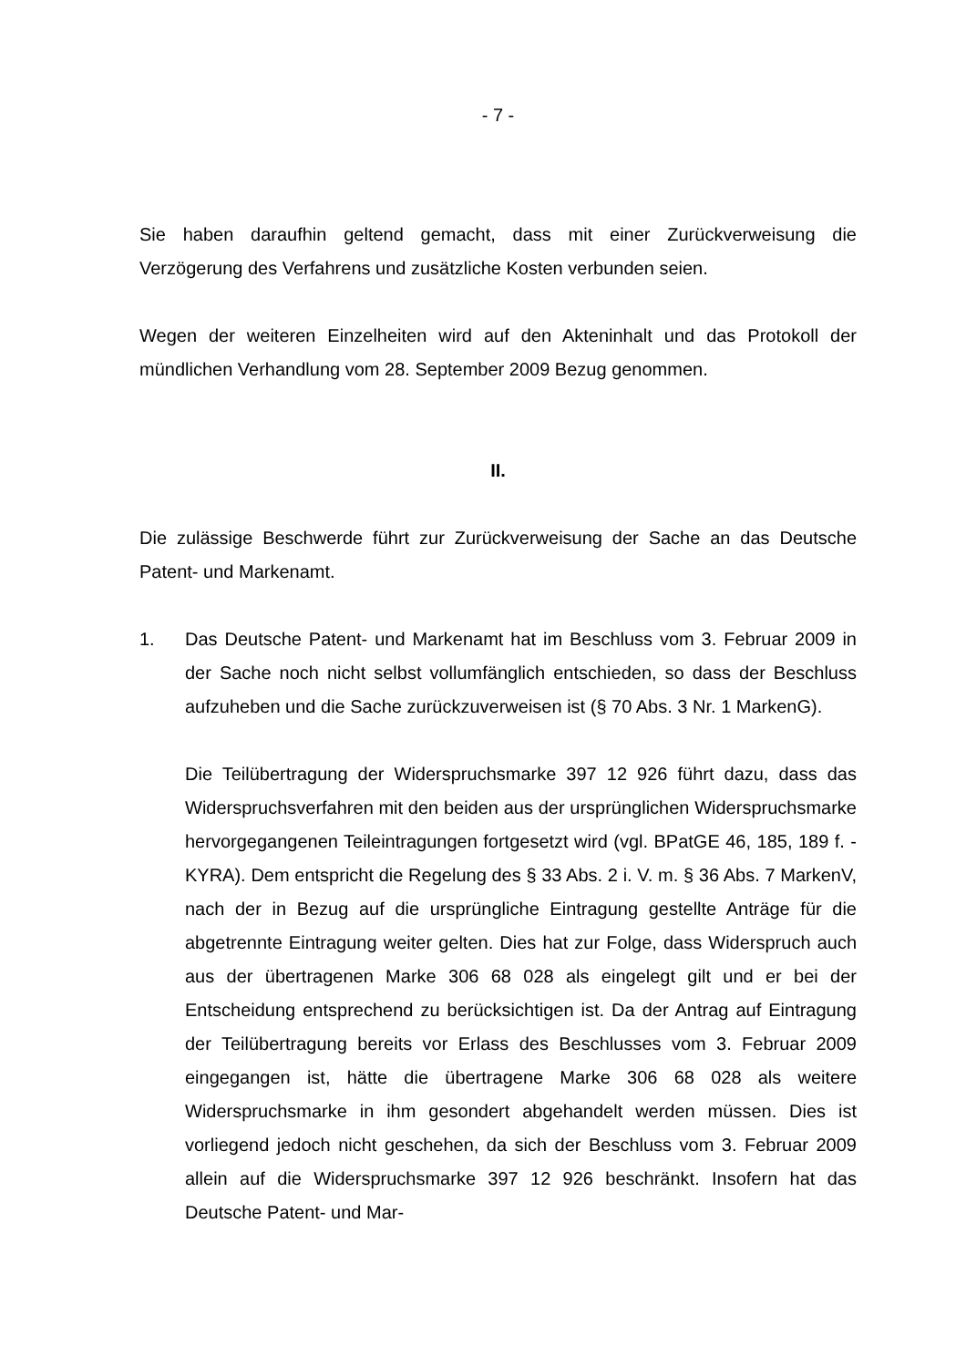- 7 -
Sie haben daraufhin geltend gemacht, dass mit einer Zurückverweisung die Verzögerung des Verfahrens und zusätzliche Kosten verbunden seien.
Wegen der weiteren Einzelheiten wird auf den Akteninhalt und das Protokoll der mündlichen Verhandlung vom 28. September 2009 Bezug genommen.
II.
Die zulässige Beschwerde führt zur Zurückverweisung der Sache an das Deutsche Patent- und Markenamt.
1. Das Deutsche Patent- und Markenamt hat im Beschluss vom 3. Februar 2009 in der Sache noch nicht selbst vollumfänglich entschieden, so dass der Beschluss aufzuheben und die Sache zurückzuverweisen ist (§ 70 Abs. 3 Nr. 1 MarkenG).
Die Teilübertragung der Widerspruchsmarke 397 12 926 führt dazu, dass das Widerspruchsverfahren mit den beiden aus der ursprünglichen Widerspruchsmarke hervorgegangenen Teileintragungen fortgesetzt wird (vgl. BPatGE 46, 185, 189 f. - KYRA). Dem entspricht die Regelung des § 33 Abs. 2 i. V. m. § 36 Abs. 7 MarkenV, nach der in Bezug auf die ursprüngliche Eintragung gestellte Anträge für die abgetrennte Eintragung weiter gelten. Dies hat zur Folge, dass Widerspruch auch aus der übertragenen Marke 306 68 028 als eingelegt gilt und er bei der Entscheidung entsprechend zu berücksichtigen ist. Da der Antrag auf Eintragung der Teilübertragung bereits vor Erlass des Beschlusses vom 3. Februar 2009 eingegangen ist, hätte die übertragene Marke 306 68 028 als weitere Widerspruchsmarke in ihm gesondert abgehandelt werden müssen. Dies ist vorliegend jedoch nicht geschehen, da sich der Beschluss vom 3. Februar 2009 allein auf die Widerspruchsmarke 397 12 926 beschränkt. Insofern hat das Deutsche Patent- und Mar-